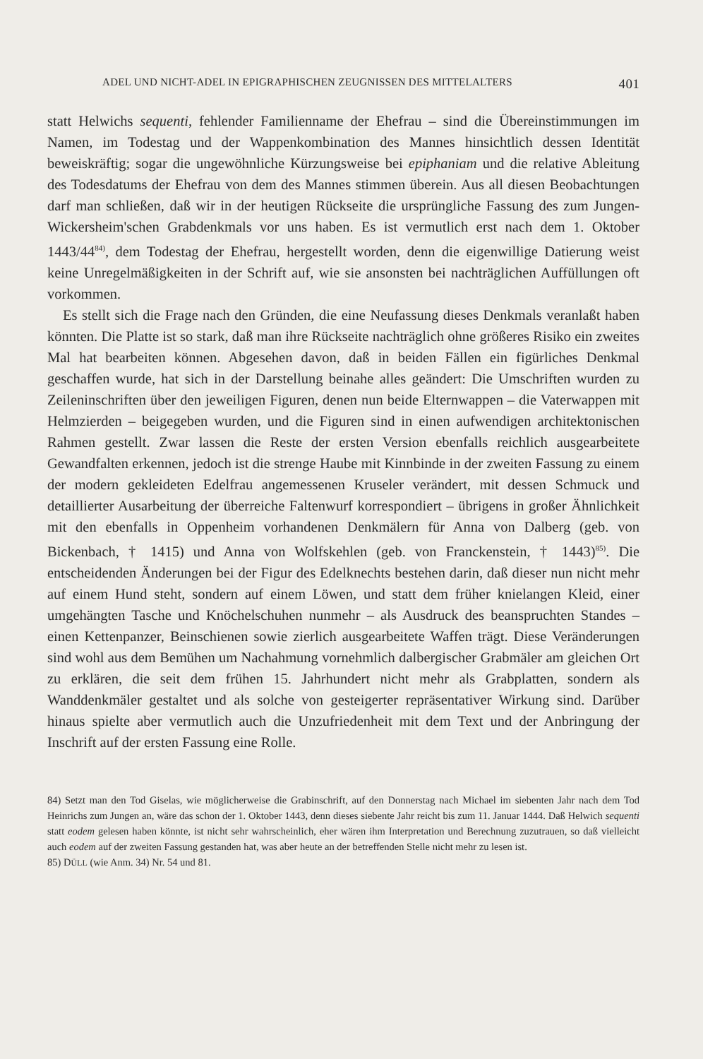ADEL UND NICHT-ADEL IN EPIGRAPHISCHEN ZEUGNISSEN DES MITTELALTERS 401
statt Helwichs sequenti, fehlender Familienname der Ehefrau – sind die Übereinstimmungen im Namen, im Todestag und der Wappenkombination des Mannes hinsichtlich dessen Identität beweiskräftig; sogar die ungewöhnliche Kürzungsweise bei epiphaniam und die relative Ableitung des Todesdatums der Ehefrau von dem des Mannes stimmen überein. Aus all diesen Beobachtungen darf man schließen, daß wir in der heutigen Rückseite die ursprüngliche Fassung des zum Jungen-Wickersheim'schen Grabdenkmals vor uns haben. Es ist vermutlich erst nach dem 1. Oktober 1443/44<sup>84)</sup>, dem Todestag der Ehefrau, hergestellt worden, denn die eigenwillige Datierung weist keine Unregelmäßigkeiten in der Schrift auf, wie sie ansonsten bei nachträglichen Auffüllungen oft vorkommen.
Es stellt sich die Frage nach den Gründen, die eine Neufassung dieses Denkmals veranlaßt haben könnten. Die Platte ist so stark, daß man ihre Rückseite nachträglich ohne größeres Risiko ein zweites Mal hat bearbeiten können. Abgesehen davon, daß in beiden Fällen ein figürliches Denkmal geschaffen wurde, hat sich in der Darstellung beinahe alles geändert: Die Umschriften wurden zu Zeileninschriften über den jeweiligen Figuren, denen nun beide Elternwappen – die Vaterwappen mit Helmzierden – beigegeben wurden, und die Figuren sind in einen aufwendigen architektonischen Rahmen gestellt. Zwar lassen die Reste der ersten Version ebenfalls reichlich ausgearbeitete Gewandfalten erkennen, jedoch ist die strenge Haube mit Kinnbinde in der zweiten Fassung zu einem der modern gekleideten Edelfrau angemessenen Kruseler verändert, mit dessen Schmuck und detaillierter Ausarbeitung der überreiche Faltenwurf korrespondiert – übrigens in großer Ähnlichkeit mit den ebenfalls in Oppenheim vorhandenen Denkmälern für Anna von Dalberg (geb. von Bickenbach, † 1415) und Anna von Wolfskehlen (geb. von Francken­stein, † 1443)<sup>85)</sup>. Die entscheidenden Änderungen bei der Figur des Edelknechts bestehen darin, daß dieser nun nicht mehr auf einem Hund steht, sondern auf einem Löwen, und statt dem früher knielangen Kleid, einer umgehängten Tasche und Knöchelschuhen nunmehr – als Ausdruck des beanspruchten Standes – einen Kettenpanzer, Beinschienen sowie zierlich ausgearbeitete Waffen trägt. Diese Veränderungen sind wohl aus dem Bemühen um Nachahmung vornehmlich dalbergischer Grabmäler am gleichen Ort zu erklären, die seit dem frühen 15. Jahrhundert nicht mehr als Grabplatten, sondern als Wanddenkmäler gestaltet und als solche von gesteigerter repräsentativer Wirkung sind. Darüber hinaus spielte aber vermutlich auch die Unzufriedenheit mit dem Text und der Anbringung der Inschrift auf der ersten Fassung eine Rolle.
84) Setzt man den Tod Giselas, wie möglicherweise die Grabinschrift, auf den Donnerstag nach Michael im siebenten Jahr nach dem Tod Heinrichs zum Jungen an, wäre das schon der 1. Oktober 1443, denn dieses siebente Jahr reicht bis zum 11. Januar 1444. Daß Helwich sequenti statt eodem gelesen haben könnte, ist nicht sehr wahrscheinlich, eher wären ihm Interpretation und Berechnung zuzutrauen, so daß vielleicht auch eodem auf der zweiten Fassung gestanden hat, was aber heute an der betreffenden Stelle nicht mehr zu lesen ist.
85) DÜLL (wie Anm. 34) Nr. 54 und 81.